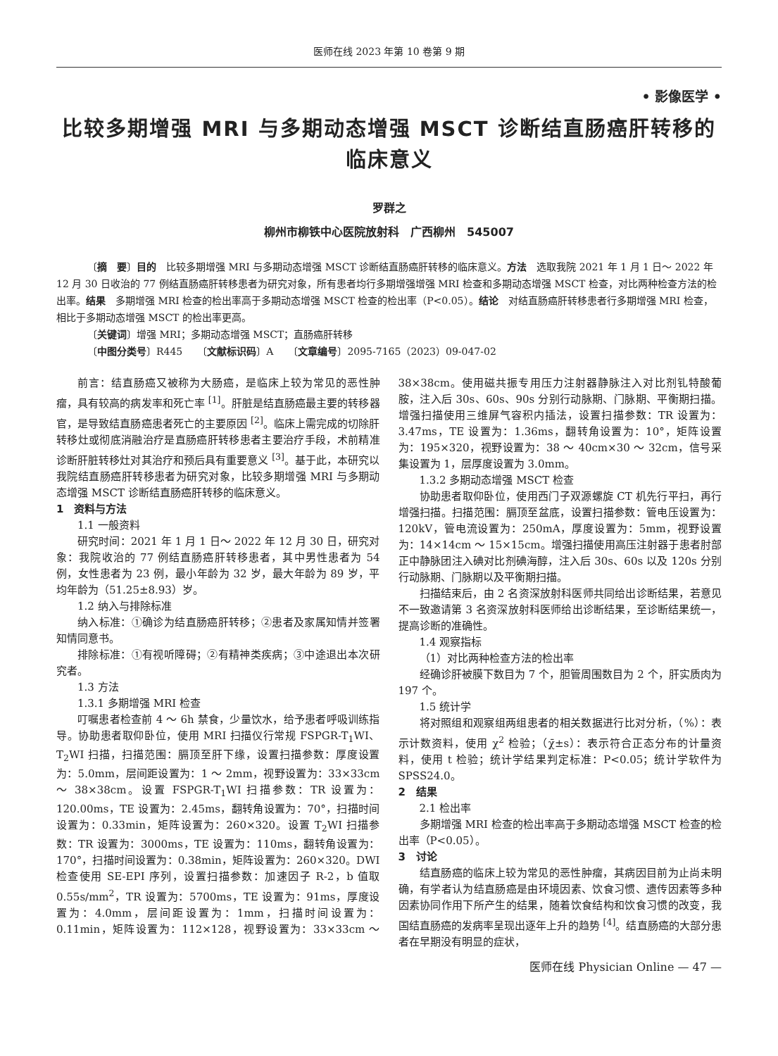医师在线 2023 年第 10 卷第 9 期
• 影像医学 •
比较多期增强 MRI 与多期动态增强 MSCT 诊断结直肠癌肝转移的临床意义
罗群之
柳州市柳铁中心医院放射科　广西柳州　545007
〔摘　要〕目的　比较多期增强 MRI 与多期动态增强 MSCT 诊断结直肠癌肝转移的临床意义。方法　选取我院 2021 年 1 月 1 日～ 2022 年 12 月 30 日收治的 77 例结直肠癌肝转移患者为研究对象，所有患者均行多期增强增强 MRI 检查和多期动态增强 MSCT 检查，对比两种检查方法的检出率。结果　多期增强 MRI 检查的检出率高于多期动态增强 MSCT 检查的检出率（P<0.05）。结论　对结直肠癌肝转移患者行多期增强 MRI 检查，相比于多期动态增强 MSCT 的检出率更高。
〔关键词〕增强 MRI；多期动态增强 MSCT；直肠癌肝转移
〔中图分类号〕R445　　〔文献标识码〕A　　〔文章编号〕2095-7165（2023）09-047-02
前言：结直肠癌又被称为大肠癌，是临床上较为常见的恶性肿瘤，具有较高的病发率和死亡率 <sup>[1]</sup>。肝脏是结直肠癌最主要的转移器官，是导致结直肠癌患者死亡的主要原因 <sup>[2]</sup>。临床上需完成的切除肝转移灶或彻底消融治疗是直肠癌肝转移患者主要治疗手段，术前精准诊断肝脏转移灶对其治疗和预后具有重要意义 <sup>[3]</sup>。基于此，本研究以我院结直肠癌肝转移患者为研究对象，比较多期增强 MRI 与多期动态增强 MSCT 诊断结直肠癌肝转移的临床意义。
1　资料与方法
1.1 一般资料
研究时间：2021 年 1 月 1 日～ 2022 年 12 月 30 日，研究对象：我院收治的 77 例结直肠癌肝转移患者，其中男性患者为 54 例，女性患者为 23 例，最小年龄为 32 岁，最大年龄为 89 岁，平均年龄为（51.25±8.93）岁。
1.2 纳入与排除标准
纳入标准：①确诊为结直肠癌肝转移；②患者及家属知情并签署知情同意书。
排除标准：①有视听障碍；②有精神类疾病；③中途退出本次研究者。
1.3 方法
1.3.1 多期增强 MRI 检查
叮嘱患者检查前 4 ～ 6h 禁食，少量饮水，给予患者呼吸训练指导。协助患者取仰卧位，使用 MRI 扫描仪行常规 FSPGR-T<sub>1</sub>WI、T<sub>2</sub>WI 扫描，扫描范围：膈顶至肝下缘，设置扫描参数：厚度设置为：5.0mm，层间距设置为：1 ～ 2mm，视野设置为：33×33cm ～ 38×38cm。设置 FSPGR-T<sub>1</sub>WI 扫描参数：TR 设置为：120.00ms，TE 设置为：2.45ms，翻转角设置为：70°，扫描时间设置为：0.33min，矩阵设置为：260×320。设置 T<sub>2</sub>WI 扫描参数：TR 设置为：3000ms，TE 设置为：110ms，翻转角设置为：170°，扫描时间设置为：0.38min，矩阵设置为：260×320。DWI 检查使用 SE-EPI 序列，设置扫描参数：加速因子 R-2，b 值取 0.55s/mm<sup>2</sup>，TR 设置为：5700ms，TE 设置为：91ms，厚度设置为：4.0mm，层间距设置为：1mm，扫描时间设置为：0.11min，矩阵设置为：112×128，视野设置为：33×33cm ～ 38×38cm。使用磁共振专用压力注射器静脉注入对比剂钆特酸葡胺，注入后 30s、60s、90s 分别行动脉期、门脉期、平衡期扫描。增强扫描使用三维屏气容积内插法，设置扫描参数：TR 设置为：3.47ms，TE 设置为：1.36ms，翻转角设置为：10°，矩阵设置为：195×320，视野设置为：38 ～ 40cm×30 ～ 32cm，信号采集设置为 1，层厚度设置为 3.0mm。
1.3.2 多期动态增强 MSCT 检查
协助患者取仰卧位，使用西门子双源螺旋 CT 机先行平扫，再行增强扫描。扫描范围：膈顶至盆底，设置扫描参数：管电压设置为：120kV，管电流设置为：250mA，厚度设置为：5mm，视野设置为：14×14cm ～ 15×15cm。增强扫描使用高压注射器于患者肘部正中静脉团注入碘对比剂碘海醇，注入后 30s、60s 以及 120s 分别行动脉期、门脉期以及平衡期扫描。
扫描结束后，由 2 名资深放射科医师共同给出诊断结果，若意见不一致邀请第 3 名资深放射科医师给出诊断结果，至诊断结果统一，提高诊断的准确性。
1.4 观察指标
（1）对比两种检查方法的检出率
经确诊肝被膜下数目为 7 个，胆管周围数目为 2 个，肝实质肉为 197 个。
1.5 统计学
将对照组和观察组两组患者的相关数据进行比对分析，（%）：表示计数资料，使用 χ<sup>2</sup> 检验；（χ̄±s）：表示符合正态分布的计量资料，使用 t 检验；统计学结果判定标准：P<0.05；统计学软件为 SPSS24.0。
2　结果
2.1 检出率
多期增强 MRI 检查的检出率高于多期动态增强 MSCT 检查的检出率（P<0.05）。
3　讨论
结直肠癌的临床上较为常见的恶性肿瘤，其病因目前为止尚未明确，有学者认为结直肠癌是由环境因素、饮食习惯、遗传因素等多种因素协同作用下所产生的结果，随着饮食结构和饮食习惯的改变，我国结直肠癌的发病率呈现出逐年上升的趋势 <sup>[4]</sup>。结直肠癌的大部分患者在早期没有明显的症状，
医师在线 Physician Online — 47 —